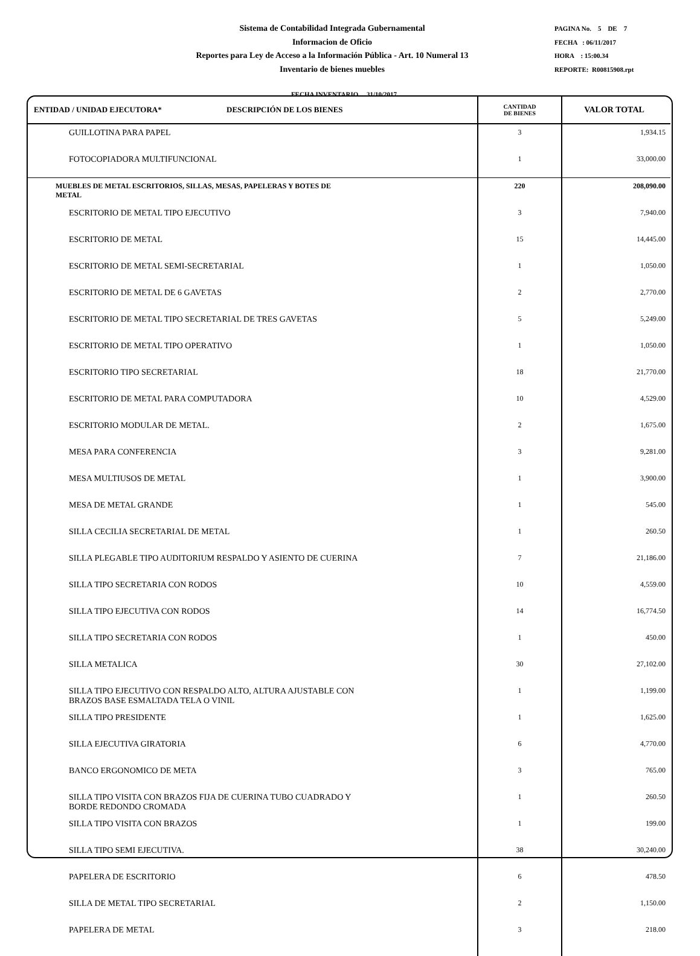Sistema de Contabilidad Integrada Gubernamental
Informacion de Oficio
Reportes para Ley de Acceso a la Información Pública - Art. 10 Numeral 13
Inventario de bienes muebles
PAGINA No. 5 DE 7
FECHA : 06/11/2017
HORA : 15:00.34
REPORTE: R00815908.rpt
FECHA INVENTARIO 31/10/2017
| ENTIDAD / UNIDAD EJECUTORA* DESCRIPCIÓN DE LOS BIENES | CANTIDAD DE BIENES | VALOR TOTAL |
| --- | --- | --- |
| GUILLOTINA PARA PAPEL | 3 | 1,934.15 |
| FOTOCOPIADORA MULTIFUNCIONAL | 1 | 33,000.00 |
| MUEBLES DE METAL ESCRITORIOS, SILLAS, MESAS, PAPELERAS Y BOTES DE METAL | 220 | 208,090.00 |
| ESCRITORIO DE METAL TIPO EJECUTIVO | 3 | 7,940.00 |
| ESCRITORIO DE METAL | 15 | 14,445.00 |
| ESCRITORIO DE METAL SEMI-SECRETARIAL | 1 | 1,050.00 |
| ESCRITORIO DE METAL DE 6 GAVETAS | 2 | 2,770.00 |
| ESCRITORIO DE METAL TIPO SECRETARIAL DE TRES GAVETAS | 5 | 5,249.00 |
| ESCRITORIO DE METAL TIPO OPERATIVO | 1 | 1,050.00 |
| ESCRITORIO TIPO SECRETARIAL | 18 | 21,770.00 |
| ESCRITORIO DE METAL PARA COMPUTADORA | 10 | 4,529.00 |
| ESCRITORIO MODULAR DE METAL. | 2 | 1,675.00 |
| MESA PARA CONFERENCIA | 3 | 9,281.00 |
| MESA MULTIUSOS DE METAL | 1 | 3,900.00 |
| MESA DE METAL GRANDE | 1 | 545.00 |
| SILLA CECILIA SECRETARIAL DE METAL | 1 | 260.50 |
| SILLA PLEGABLE TIPO AUDITORIUM RESPALDO Y ASIENTO DE CUERINA | 7 | 21,186.00 |
| SILLA TIPO SECRETARIA CON RODOS | 10 | 4,559.00 |
| SILLA TIPO EJECUTIVA CON RODOS | 14 | 16,774.50 |
| SILLA TIPO SECRETARIA CON RODOS | 1 | 450.00 |
| SILLA METALICA | 30 | 27,102.00 |
| SILLA TIPO EJECUTIVO CON RESPALDO ALTO, ALTURA AJUSTABLE CON BRAZOS BASE ESMALTADA TELA O VINIL | 1 | 1,199.00 |
| SILLA TIPO PRESIDENTE | 1 | 1,625.00 |
| SILLA EJECUTIVA GIRATORIA | 6 | 4,770.00 |
| BANCO ERGONOMICO DE META | 3 | 765.00 |
| SILLA TIPO VISITA CON BRAZOS FIJA DE CUERINA TUBO CUADRADO Y BORDE REDONDO CROMADA | 1 | 260.50 |
| SILLA TIPO VISITA CON BRAZOS | 1 | 199.00 |
| SILLA TIPO SEMI EJECUTIVA. | 38 | 30,240.00 |
| PAPELERA DE ESCRITORIO | 6 | 478.50 |
| SILLA DE METAL TIPO SECRETARIAL | 2 | 1,150.00 |
| PAPELERA DE METAL | 3 | 218.00 |